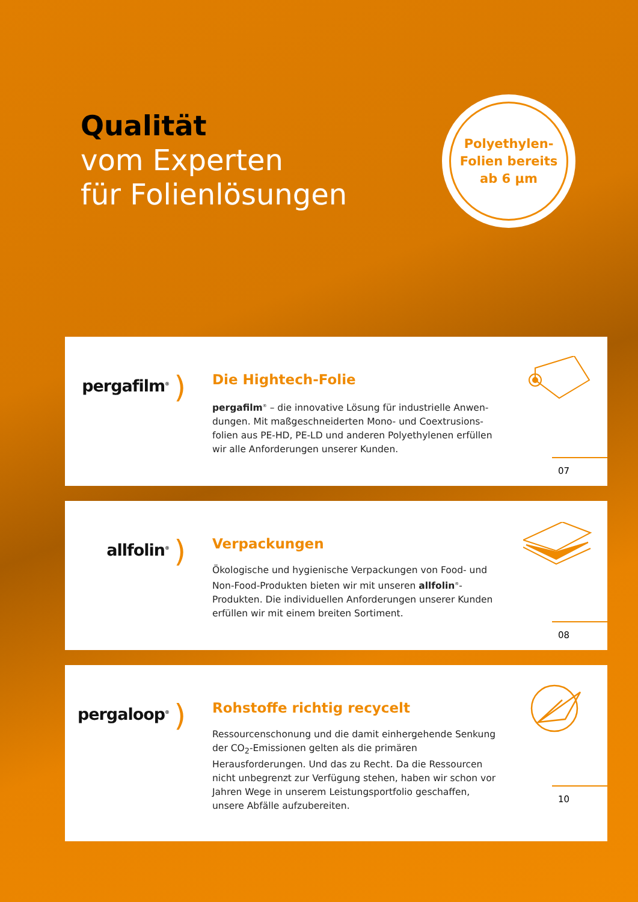Qualität
vom Experten
für Folienlösungen
Polyethylen-
Folien bereits
ab 6 µm
pergafilm<sup>®</sup> )
Die Hightech-Folie
pergafilm<sup>®</sup> – die innovative Lösung für industrielle Anwen­dungen. Mit maßgeschneiderten Mono- und Coextrusions­folien aus PE-HD, PE-LD und anderen Polyethylenen erfüllen wir alle Anforderungen unserer Kunden.
07
allfolin<sup>®</sup> )
Verpackungen
Ökologische und hygienische Verpackungen von Food- und Non-Food-Produkten bieten wir mit unseren allfolin<sup>®</sup>-Produkten. Die individuellen Anforderungen unserer Kunden erfüllen wir mit einem breiten Sortiment.
08
pergaloop<sup>®</sup> )
Rohstoffe richtig recycelt
Ressourcenschonung und die damit einhergehende Senkung der CO<sub>2</sub>-Emissionen gelten als die primären Herausforderungen. Und das zu Recht. Da die Ressourcen nicht unbegrenzt zur Verfügung stehen, haben wir schon vor Jahren Wege in unserem Leistungsportfolio geschaffen, unsere Abfälle aufzubereiten.
10